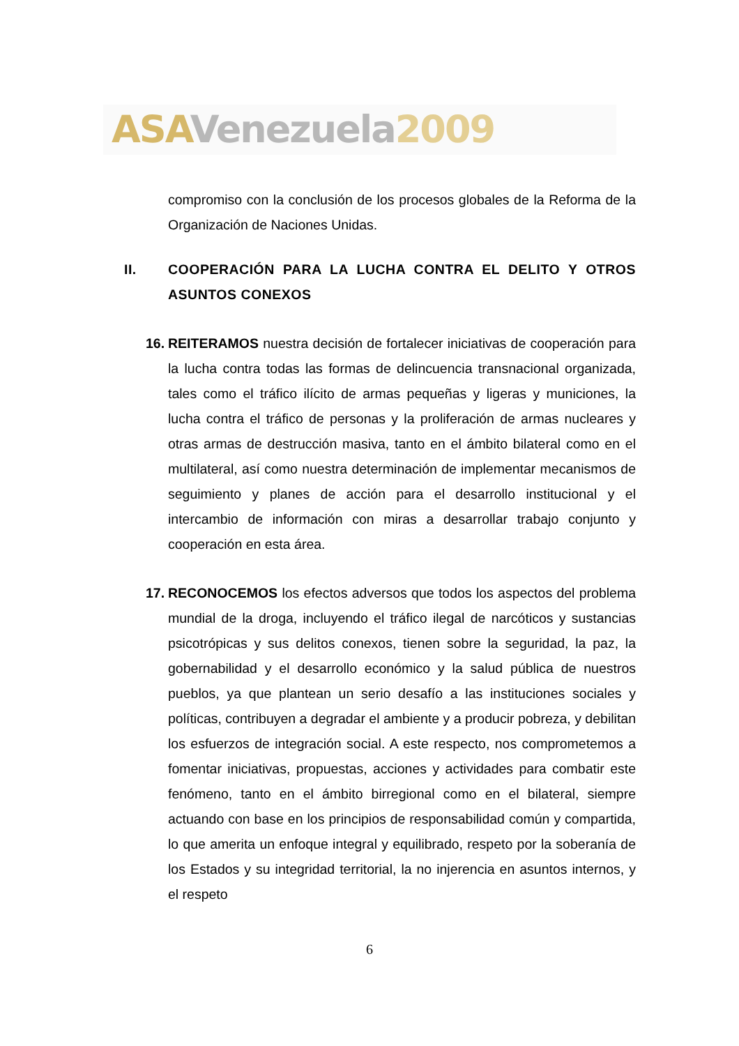ASA Venezuela 2009
compromiso con la conclusión de los procesos globales de la Reforma de la Organización de Naciones Unidas.
II. COOPERACIÓN PARA LA LUCHA CONTRA EL DELITO Y OTROS ASUNTOS CONEXOS
16.
REITERAMOS nuestra decisión de fortalecer iniciativas de cooperación para la lucha contra todas las formas de delincuencia transnacional organizada, tales como el tráfico ilícito de armas pequeñas y ligeras y municiones, la lucha contra el tráfico de personas y la proliferación de armas nucleares y otras armas de destrucción masiva, tanto en el ámbito bilateral como en el multilateral, así como nuestra determinación de implementar mecanismos de seguimiento y planes de acción para el desarrollo institucional y el intercambio de información con miras a desarrollar trabajo conjunto y cooperación en esta área.
17.
RECONOCEMOS los efectos adversos que todos los aspectos del problema mundial de la droga, incluyendo el tráfico ilegal de narcóticos y sustancias psicotrópicas y sus delitos conexos, tienen sobre la seguridad, la paz, la gobernabilidad y el desarrollo económico y la salud pública de nuestros pueblos, ya que plantean un serio desafío a las instituciones sociales y políticas, contribuyen a degradar el ambiente y a producir pobreza, y debilitan los esfuerzos de integración social. A este respecto, nos comprometemos a fomentar iniciativas, propuestas, acciones y actividades para combatir este fenómeno, tanto en el ámbito birregional como en el bilateral, siempre actuando con base en los principios de responsabilidad común y compartida, lo que amerita un enfoque integral y equilibrado, respeto por la soberanía de los Estados y su integridad territorial, la no injerencia en asuntos internos, y el respeto
6